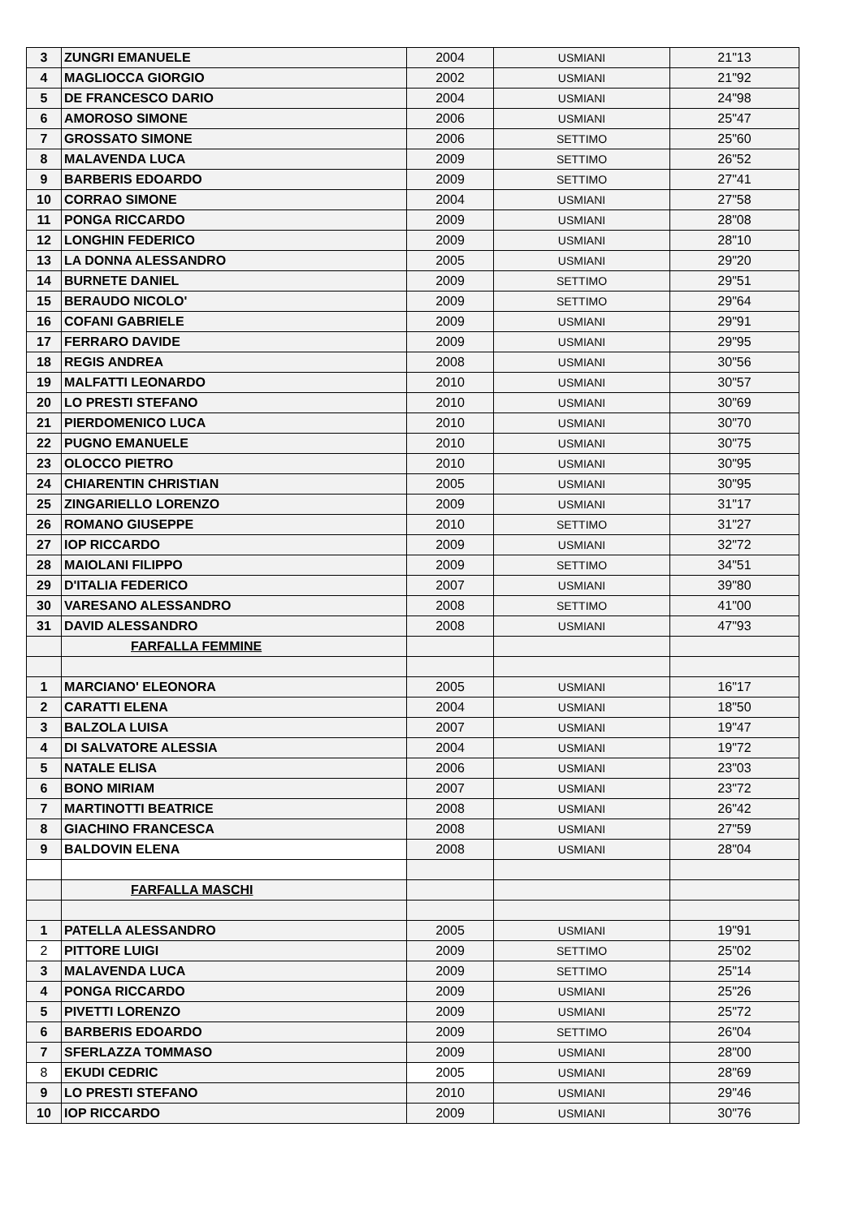| 3 | ZUNGRI EMANUELE | 2004 | USMIANI | 21"13 |
| 4 | MAGLIOCCA GIORGIO | 2002 | USMIANI | 21"92 |
| 5 | DE FRANCESCO DARIO | 2004 | USMIANI | 24"98 |
| 6 | AMOROSO SIMONE | 2006 | USMIANI | 25"47 |
| 7 | GROSSATO SIMONE | 2006 | SETTIMO | 25"60 |
| 8 | MALAVENDA LUCA | 2009 | SETTIMO | 26"52 |
| 9 | BARBERIS EDOARDO | 2009 | SETTIMO | 27"41 |
| 10 | CORRAO SIMONE | 2004 | USMIANI | 27"58 |
| 11 | PONGA RICCARDO | 2009 | USMIANI | 28"08 |
| 12 | LONGHIN FEDERICO | 2009 | USMIANI | 28"10 |
| 13 | LA DONNA ALESSANDRO | 2005 | USMIANI | 29"20 |
| 14 | BURNETE DANIEL | 2009 | SETTIMO | 29"51 |
| 15 | BERAUDO NICOLO' | 2009 | SETTIMO | 29"64 |
| 16 | COFANI GABRIELE | 2009 | USMIANI | 29"91 |
| 17 | FERRARO DAVIDE | 2009 | USMIANI | 29"95 |
| 18 | REGIS ANDREA | 2008 | USMIANI | 30"56 |
| 19 | MALFATTI LEONARDO | 2010 | USMIANI | 30"57 |
| 20 | LO PRESTI STEFANO | 2010 | USMIANI | 30"69 |
| 21 | PIERDOMENICO LUCA | 2010 | USMIANI | 30"70 |
| 22 | PUGNO EMANUELE | 2010 | USMIANI | 30"75 |
| 23 | OLOCCO PIETRO | 2010 | USMIANI | 30"95 |
| 24 | CHIARENTIN CHRISTIAN | 2005 | USMIANI | 30"95 |
| 25 | ZINGARIELLO LORENZO | 2009 | USMIANI | 31"17 |
| 26 | ROMANO GIUSEPPE | 2010 | SETTIMO | 31"27 |
| 27 | IOP RICCARDO | 2009 | USMIANI | 32"72 |
| 28 | MAIOLANI FILIPPO | 2009 | SETTIMO | 34"51 |
| 29 | D'ITALIA FEDERICO | 2007 | USMIANI | 39"80 |
| 30 | VARESANO ALESSANDRO | 2008 | SETTIMO | 41"00 |
| 31 | DAVID ALESSANDRO | 2008 | USMIANI | 47"93 |
| | FARFALLA FEMMINE | | | |
| 1 | MARCIANO' ELEONORA | 2005 | USMIANI | 16"17 |
| 2 | CARATTI ELENA | 2004 | USMIANI | 18"50 |
| 3 | BALZOLA LUISA | 2007 | USMIANI | 19"47 |
| 4 | DI SALVATORE ALESSIA | 2004 | USMIANI | 19"72 |
| 5 | NATALE ELISA | 2006 | USMIANI | 23"03 |
| 6 | BONO MIRIAM | 2007 | USMIANI | 23"72 |
| 7 | MARTINOTTI BEATRICE | 2008 | USMIANI | 26"42 |
| 8 | GIACHINO FRANCESCA | 2008 | USMIANI | 27"59 |
| 9 | BALDOVIN ELENA | 2008 | USMIANI | 28"04 |
| | FARFALLA MASCHI | | | |
| 1 | PATELLA ALESSANDRO | 2005 | USMIANI | 19"91 |
| 2 | PITTORE LUIGI | 2009 | SETTIMO | 25"02 |
| 3 | MALAVENDA LUCA | 2009 | SETTIMO | 25"14 |
| 4 | PONGA RICCARDO | 2009 | USMIANI | 25"26 |
| 5 | PIVETTI LORENZO | 2009 | USMIANI | 25"72 |
| 6 | BARBERIS EDOARDO | 2009 | SETTIMO | 26"04 |
| 7 | SFERLAZZA TOMMASO | 2009 | USMIANI | 28"00 |
| 8 | EKUDI CEDRIC | 2005 | USMIANI | 28"69 |
| 9 | LO PRESTI STEFANO | 2010 | USMIANI | 29"46 |
| 10 | IOP RICCARDO | 2009 | USMIANI | 30"76 |